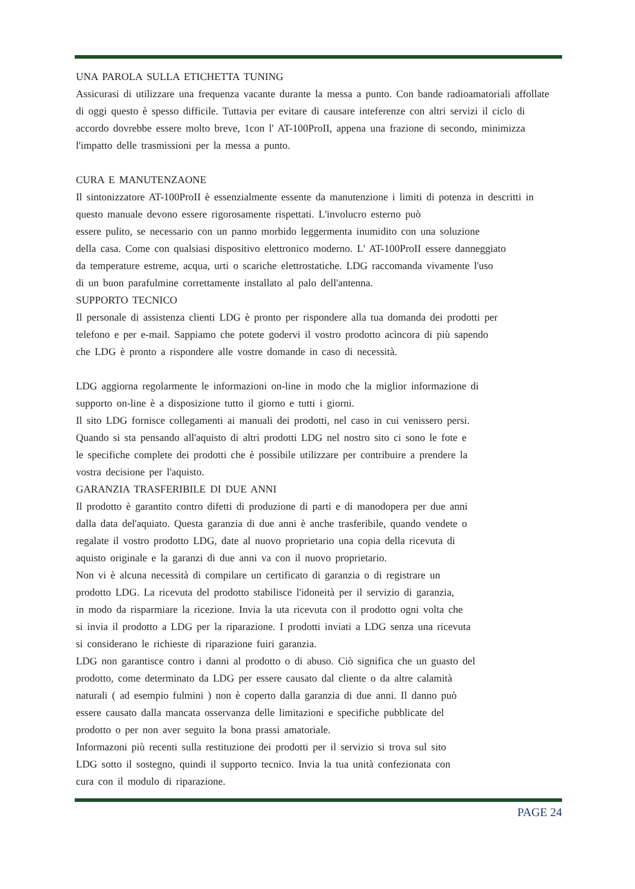UNA PAROLA SULLA ETICHETTA TUNING
Assicurasi di utilizzare una frequenza vacante durante la messa a punto. Con bande radioamatoriali affollate di oggi questo è spesso difficile. Tuttavia per evitare di causare inteferenze con altri servizi il ciclo di accordo dovrebbe essere molto breve, 1con l' AT-100ProII, appena una frazione di secondo, minimizza l'impatto delle trasmissioni per la messa a punto.
CURA E MANUTENZAONE
Il sintonizzatore AT-100ProII è essenzialmente essente da manutenzione i limiti di potenza in descritti in questo manuale devono essere rigorosamente rispettati. L'involucro esterno può
essere pulito, se necessario con un panno morbido leggermenta inumidito con una soluzione
della casa. Come con qualsiasi dispositivo elettronico moderno. L' AT-100ProII essere danneggiato
da temperature estreme, acqua, urti o scariche elettrostatiche. LDG raccomanda vivamente l'uso
di un buon parafulmine correttamente installato al palo dell'antenna.
SUPPORTO TECNICO
Il personale di assistenza clienti LDG è pronto per rispondere alla tua domanda dei prodotti per
telefono e per e-mail. Sappiamo che potete godervi il vostro prodotto acìncora di più sapendo
che LDG è pronto a rispondere alle vostre domande in caso di necessità.
LDG aggiorna regolarmente le informazioni on-line in modo che la miglior informazione di
supporto on-line è a disposizione tutto il giorno e tutti i giorni.
Il sito LDG fornisce collegamenti ai manuali dei prodotti, nel caso in cui venissero persi.
Quando si sta pensando all'aquisto di altri prodotti LDG nel nostro sito ci sono le fote e
le specifiche complete dei prodotti che è possibile utilizzare per contribuire a prendere la
vostra decisione per l'aquisto.
GARANZIA TRASFERIBILE DI DUE ANNI
Il prodotto è garantito contro difetti di produzione di parti e di manodopera per due anni
dalla data del'aquiato. Questa garanzia di due anni è anche trasferibile, quando vendete o
regalate il vostro prodotto LDG, date al nuovo proprietario una copia della ricevuta di
aquisto originale e la garanzi di due anni va con il nuovo proprietario.
Non vi è alcuna necessità di compilare un certificato di garanzia o di registrare un
prodotto LDG. La ricevuta del prodotto stabilisce l'idoneità per il servizio di garanzia,
in modo da risparmiare la ricezione. Invia la uta ricevuta con il prodotto ogni volta che
si invia il prodotto a LDG per la riparazione. I prodotti inviati a LDG senza una ricevuta
si considerano le richieste di riparazione fuiri garanzia.
LDG non garantisce contro i danni al prodotto o di abuso. Ciò significa che un guasto del
prodotto, come determinato da LDG per essere causato dal cliente o da altre calamità
naturali ( ad esempio fulmini ) non è coperto dalla garanzia di due anni. Il danno può
essere causato dalla mancata osservanza delle limitazioni e specifiche pubblicate del
prodotto o per non aver seguito la bona prassi amatoriale.
Informazoni più recenti sulla restituzione dei prodotti per il servizio si trova sul sito
LDG sotto il sostegno, quindi il supporto tecnico. Invia la tua unità confezionata con
cura con il modulo di riparazione.
PAGE 24